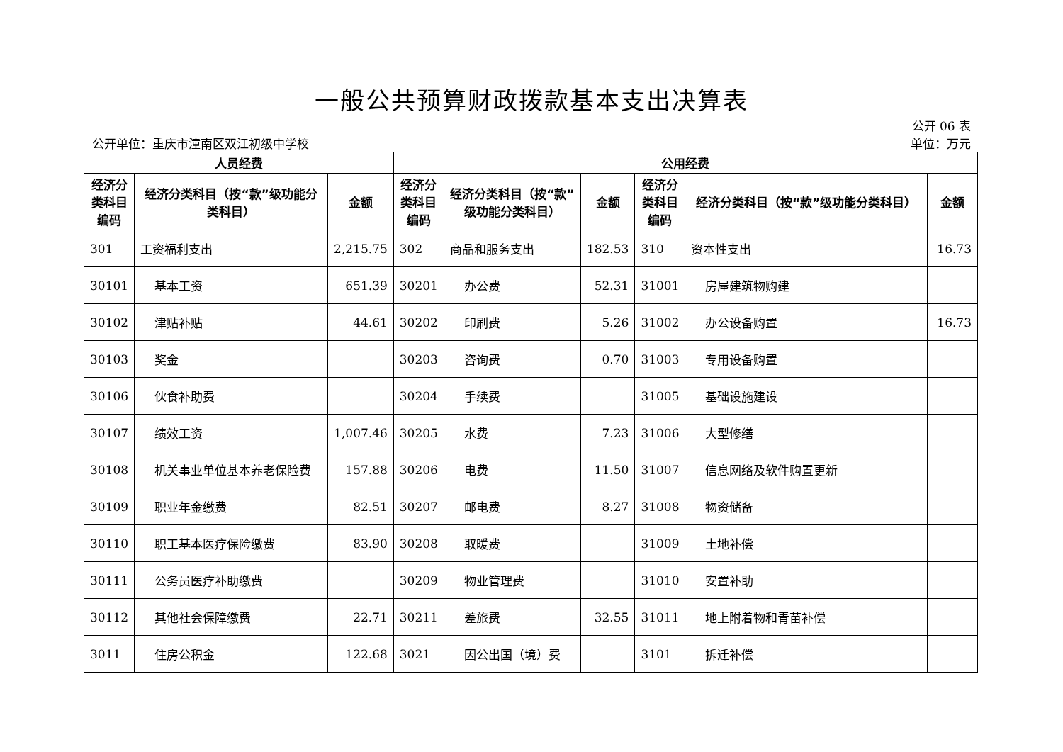一般公共预算财政拨款基本支出决算表
公开 06 表
公开单位：重庆市潼南区双江初级中学校 单位：万元
| 人员经费 | | | 公用经费 | | | | | |
| --- | --- | --- | --- | --- | --- | --- | --- | --- |
| 经济分类科目编码 | 经济分类科目（按“款”级功能分类科目） | 金额 | 经济分类科目编码 | 经济分类科目（按“款”级功能分类科目） | 金额 | 经济分类科目编码 | 经济分类科目（按“款”级功能分类科目） | 金额 |
| 301 | 工资福利支出 | 2,215.75 | 302 | 商品和服务支出 | 182.53 | 310 | 资本性支出 | 16.73 |
| 30101 | 基本工资 | 651.39 | 30201 | 办公费 | 52.31 | 31001 | 房屋建筑物购建 | |
| 30102 | 津贴补贴 | 44.61 | 30202 | 印刷费 | 5.26 | 31002 | 办公设备购置 | 16.73 |
| 30103 | 奖金 | | 30203 | 咨询费 | 0.70 | 31003 | 专用设备购置 | |
| 30106 | 伙食补助费 | | 30204 | 手续费 | | 31005 | 基础设施建设 | |
| 30107 | 绩效工资 | 1,007.46 | 30205 | 水费 | 7.23 | 31006 | 大型修缮 | |
| 30108 | 机关事业单位基本养老保险费 | 157.88 | 30206 | 电费 | 11.50 | 31007 | 信息网络及软件购置更新 | |
| 30109 | 职业年金缴费 | 82.51 | 30207 | 邮电费 | 8.27 | 31008 | 物资储备 | |
| 30110 | 职工基本医疗保险缴费 | 83.90 | 30208 | 取暖费 | | 31009 | 土地补偿 | |
| 30111 | 公务员医疗补助缴费 | | 30209 | 物业管理费 | | 31010 | 安置补助 | |
| 30112 | 其他社会保障缴费 | 22.71 | 30211 | 差旅费 | 32.55 | 31011 | 地上附着物和青苗补偿 | |
| 3011 | 住房公积金 | 122.68 | 3021 | 因公出国（境）费 | | 3101 | 拆迁补偿 | |